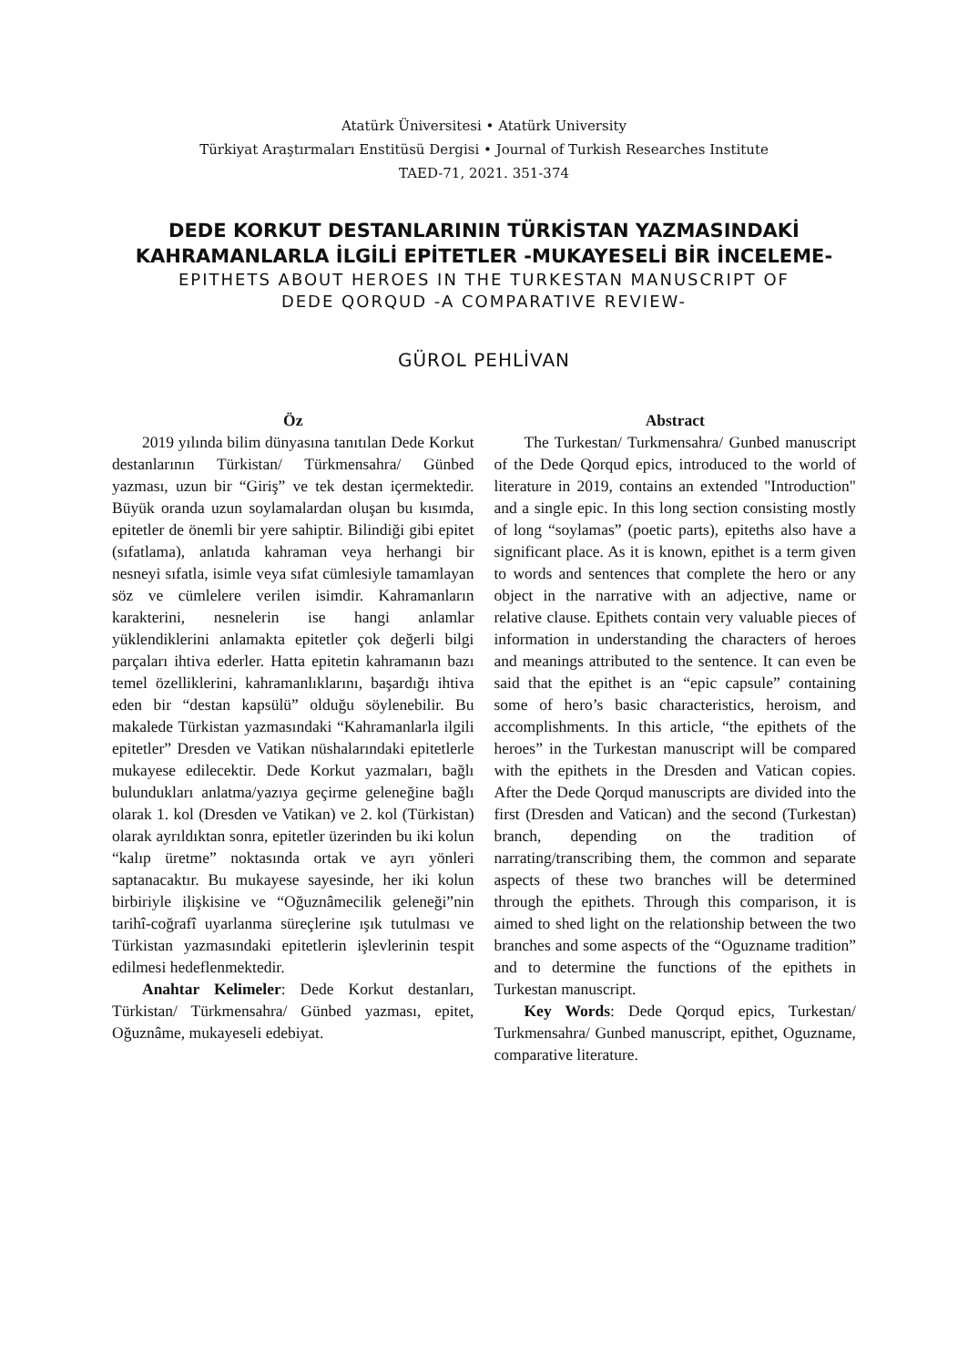Atatürk Üniversitesi • Atatürk University
Türkiyat Araştırmaları Enstitüsü Dergisi • Journal of Turkish Researches Institute
TAED-71, 2021. 351-374
DEDE KORKUT DESTANLARININ TÜRKİSTAN YAZMASINDAKİ
KAHRAMANLARLA İLGİLİ EPİTETLER -MUKAYESELİ BİR İNCELEME-
EPITHETS ABOUT HEROES IN THE TURKESTAN MANUSCRIPT OF
DEDE QORQUD -A COMPARATIVE REVIEW-
GÜROL PEHLİVAN
Öz
2019 yılında bilim dünyasına tanıtılan Dede Korkut destanlarının Türkistan/ Türkmensahra/ Günbed yazması, uzun bir “Giriş” ve tek destan içermektedir. Büyük oranda uzun soylamalardan oluşan bu kısımda, epitetler de önemli bir yere sahiptir. Bilindiği gibi epitet (sıfatlama), anlatıda kahraman veya herhangi bir nesneyi sıfatla, isimle veya sıfat cümlesiyle tamamlayan söz ve cümlelere verilen isimdir. Kahramanların karakterini, nesnelerin ise hangi anlamlar yüklendiklerini anlamakta epitetler çok değerli bilgi parçaları ihtiva ederler. Hatta epitetin kahramanın bazı temel özelliklerini, kahramanlıklarını, başardığı ihtiva eden bir “destan kapsülü” olduğu söylenebilir. Bu makalede Türkistan yazmasındaki “Kahramanlarla ilgili epitetler” Dresden ve Vatikan nüshalarındaki epitetlerle mukayese edilecektir. Dede Korkut yazmaları, bağlı bulundukları anlatma/yazıya geçirme geleneğine bağlı olarak 1. kol (Dresden ve Vatikan) ve 2. kol (Türkistan) olarak ayrıldıktan sonra, epitetler üzerinden bu iki kolun “kalıp üretme” noktasında ortak ve ayrı yönleri saptanacaktır. Bu mukayese sayesinde, her iki kolun birbiriyle ilişkisine ve “Oğuznâmecilik geleneği”nin tarihî-coğrafî uyarlanma süreçlerine ışık tutulması ve Türkistan yazmasındaki epitetlerin işlevlerinin tespit edilmesi hedeflenmektedir.
Anahtar Kelimeler: Dede Korkut destanları, Türkistan/ Türkmensahra/ Günbed yazması, epitet, Oğuznâme, mukayeseli edebiyat.
Abstract
The Turkestan/ Turkmensahra/ Gunbed manuscript of the Dede Qorqud epics, introduced to the world of literature in 2019, contains an extended "Introduction" and a single epic. In this long section consisting mostly of long “soylamas” (poetic parts), epiteths also have a significant place. As it is known, epithet is a term given to words and sentences that complete the hero or any object in the narrative with an adjective, name or relative clause. Epithets contain very valuable pieces of information in understanding the characters of heroes and meanings attributed to the sentence. It can even be said that the epithet is an “epic capsule” containing some of hero’s basic characteristics, heroism, and accomplishments. In this article, “the epithets of the heroes” in the Turkestan manuscript will be compared with the epithets in the Dresden and Vatican copies. After the Dede Qorqud manuscripts are divided into the first (Dresden and Vatican) and the second (Turkestan) branch, depending on the tradition of narrating/transcribing them, the common and separate aspects of these two branches will be determined through the epithets. Through this comparison, it is aimed to shed light on the relationship between the two branches and some aspects of the “Oguzname tradition” and to determine the functions of the epithets in Turkestan manuscript.
Key Words: Dede Qorqud epics, Turkestan/ Turkmensahra/ Gunbed manuscript, epithet, Oguzname, comparative literature.